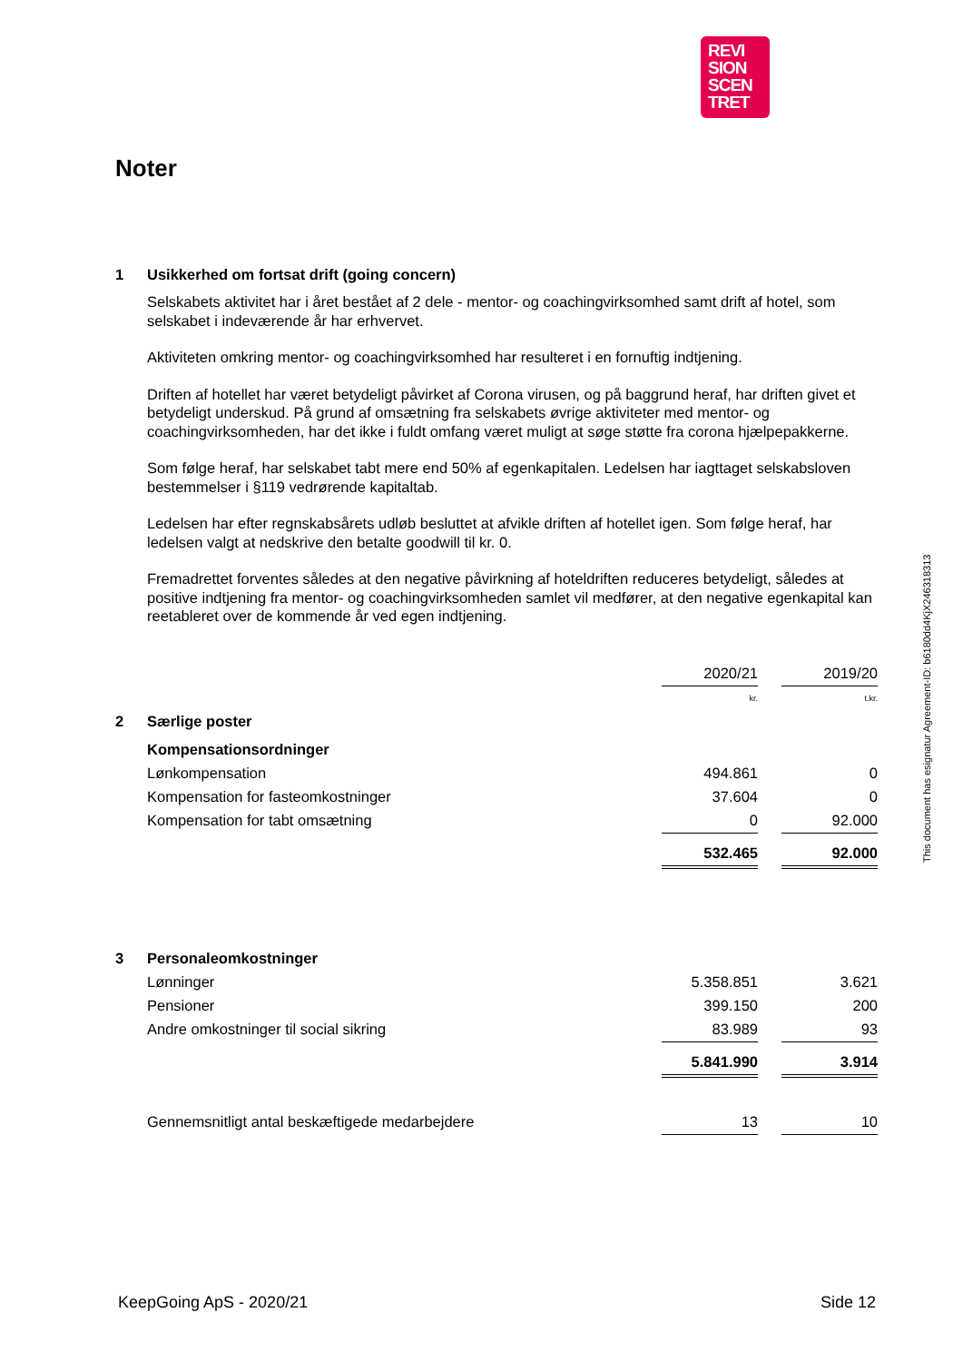REVI
SION
SCEN
TRET
Noter
1 Usikkerhed om fortsat drift (going concern)
Selskabets aktivitet har i året bestået af 2 dele - mentor- og coachingvirksomhed samt drift af hotel, som selskabet i indeværende år har erhvervet.
Aktiviteten omkring mentor- og coachingvirksomhed har resulteret i en fornuftig indtjening.
Driften af hotellet har været betydeligt påvirket af Corona virusen, og på baggrund heraf, har driften givet et betydeligt underskud. På grund af omsætning fra selskabets øvrige aktiviteter med mentor- og coachingvirksomheden, har det ikke i fuldt omfang været muligt at søge støtte fra corona hjælpepakkerne.
Som følge heraf, har selskabet tabt mere end 50% af egenkapitalen. Ledelsen har iagttaget selskabsloven bestemmelser i §119 vedrørende kapitaltab.
Ledelsen har efter regnskabsårets udløb besluttet at afvikle driften af hotellet igen. Som følge heraf, har ledelsen valgt at nedskrive den betalte goodwill til kr. 0.
Fremadrettet forventes således at den negative påvirkning af hoteldriften reduceres betydeligt, således at positive indtjening fra mentor- og coachingvirksomheden samlet vil medfører, at den negative egenkapital kan reetableret over de kommende år ved egen indtjening.
| | | 2020/21 | | 2019/20 |
| | | kr. | | t.kr. |
| 2 | Særlige poster | | | |
| | Kompensationsordninger | | | |
| | Lønkompensation | 494.861 | | 0 |
| | Kompensation for fasteomkostninger | 37.604 | | 0 |
| | Kompensation for tabt omsætning | 0 | | 92.000 |
| | | 532.465 | | 92.000 |
| 3 | Personaleomkostninger | | | |
| | Lønninger | 5.358.851 | | 3.621 |
| | Pensioner | 399.150 | | 200 |
| | Andre omkostninger til social sikring | 83.989 | | 93 |
| | | 5.841.990 | | 3.914 |
| | Gennemsnitligt antal beskæftigede medarbejdere | 13 | | 10 |
This document has esignatur Agreement-ID: b6180dd4KjX246318313
KeepGoing ApS - 2020/21 Side 12